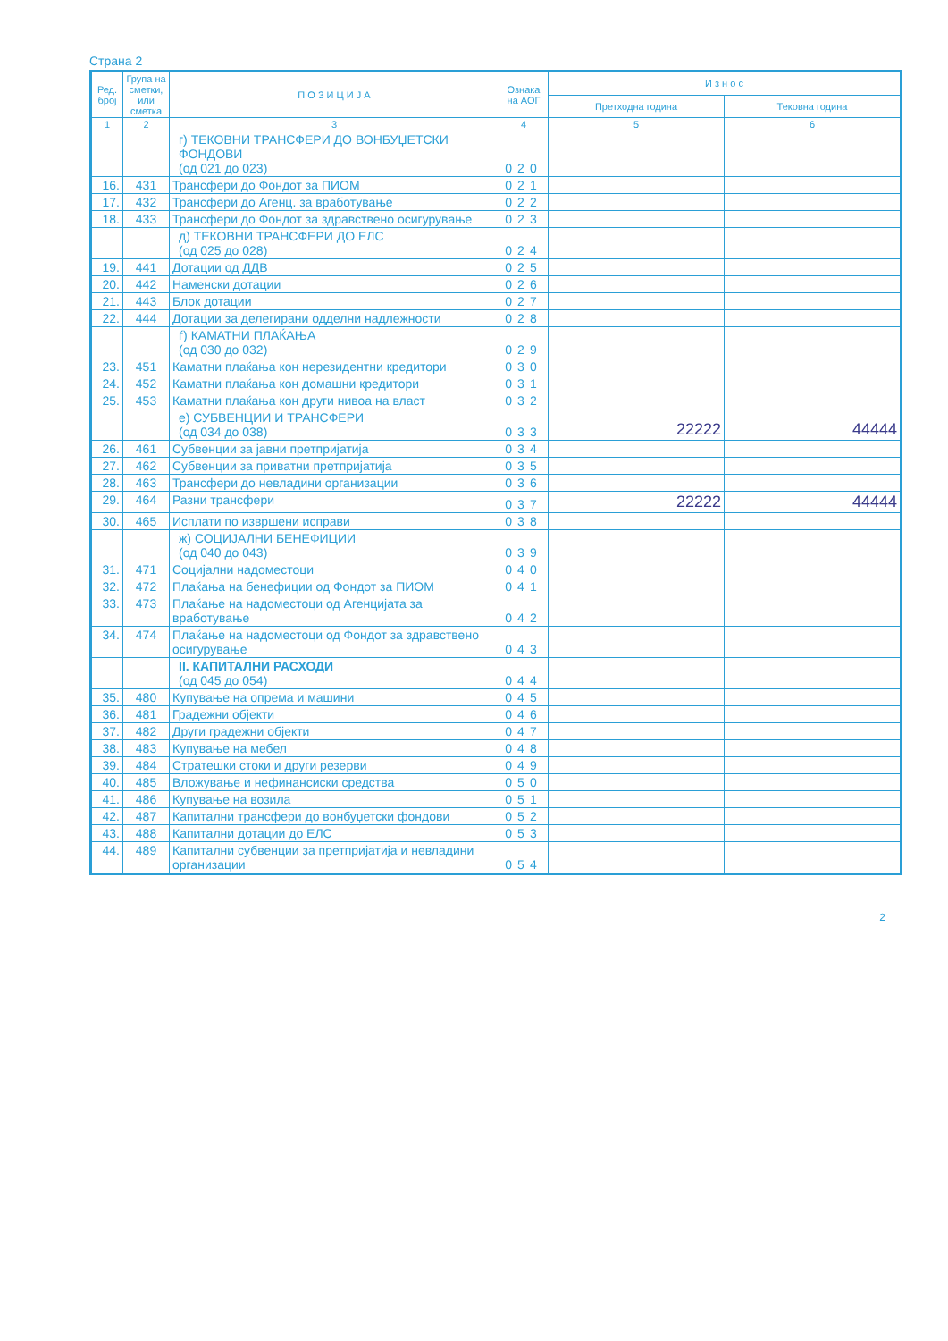Страна 2
| Ред. број | Група на сметки, или сметка | П О З И Ц И Ј А | Ознака на АОГ | И з н о с | |
| --- | --- | --- | --- | --- | --- |
| | | | | Претходна година | Тековна година |
| 1 | 2 | 3 | 4 | 5 | 6 |
| | | г) ТЕКОВНИ ТРАНСФЕРИ ДО ВОНБУЏЕТСКИ ФОНДОВИ (од 021 до 023) | 020 | | |
| 16. | 431 | Трансфери до Фондот за ПИОМ | 021 | | |
| 17. | 432 | Трансфери до Агенц. за вработување | 022 | | |
| 18. | 433 | Трансфери до Фондот за здравствено осигурување | 023 | | |
| | | д) ТЕКОВНИ ТРАНСФЕРИ ДО ЕЛС (од 025 до 028) | 024 | | |
| 19. | 441 | Дотации од ДДВ | 025 | | |
| 20. | 442 | Наменски дотации | 026 | | |
| 21. | 443 | Блок дотации | 027 | | |
| 22. | 444 | Дотации за делегирани одделни надлежности | 028 | | |
| | | ѓ) КАМАТНИ ПЛАЌАЊА (од 030 до 032) | 029 | | |
| 23. | 451 | Каматни плаќања кон нерезидентни кредитори | 030 | | |
| 24. | 452 | Каматни плаќања кон домашни кредитори | 031 | | |
| 25. | 453 | Каматни плаќања кон други нивоа на власт | 032 | | |
| | | е) СУБВЕНЦИИ И ТРАНСФЕРИ (од 034 до 038) | 033 | 22222 | 44444 |
| 26. | 461 | Субвенции за јавни претпријатија | 034 | | |
| 27. | 462 | Субвенции за приватни претпријатија | 035 | | |
| 28. | 463 | Трансфери до невладини организации | 036 | | |
| 29. | 464 | Разни трансфери | 037 | 22222 | 44444 |
| 30. | 465 | Исплати по извршени исправи | 038 | | |
| | | ж) СОЦИЈАЛНИ БЕНЕФИЦИИ (од 040 до 043) | 039 | | |
| 31. | 471 | Социјални надоместоци | 040 | | |
| 32. | 472 | Плаќања на бенефиции од Фондот за ПИОМ | 041 | | |
| 33. | 473 | Плаќање на надоместоци од Агенцијата за вработување | 042 | | |
| 34. | 474 | Плаќање на надоместоци од Фондот за здравствено осигурување | 043 | | |
| | | II. КАПИТАЛНИ РАСХОДИ (од 045 до 054) | 044 | | |
| 35. | 480 | Купување на опрема и машини | 045 | | |
| 36. | 481 | Градежни објекти | 046 | | |
| 37. | 482 | Други градежни објекти | 047 | | |
| 38. | 483 | Купување на мебел | 048 | | |
| 39. | 484 | Стратешки стоки и други резерви | 049 | | |
| 40. | 485 | Вложување и нефинансиски средства | 050 | | |
| 41. | 486 | Купување на возила | 051 | | |
| 42. | 487 | Капитални трансфери до вонбуџетски фондови | 052 | | |
| 43. | 488 | Капитални дотации до ЕЛС | 053 | | |
| 44. | 489 | Капитални субвенции за претпријатија и невладини организации | 054 | | |
2